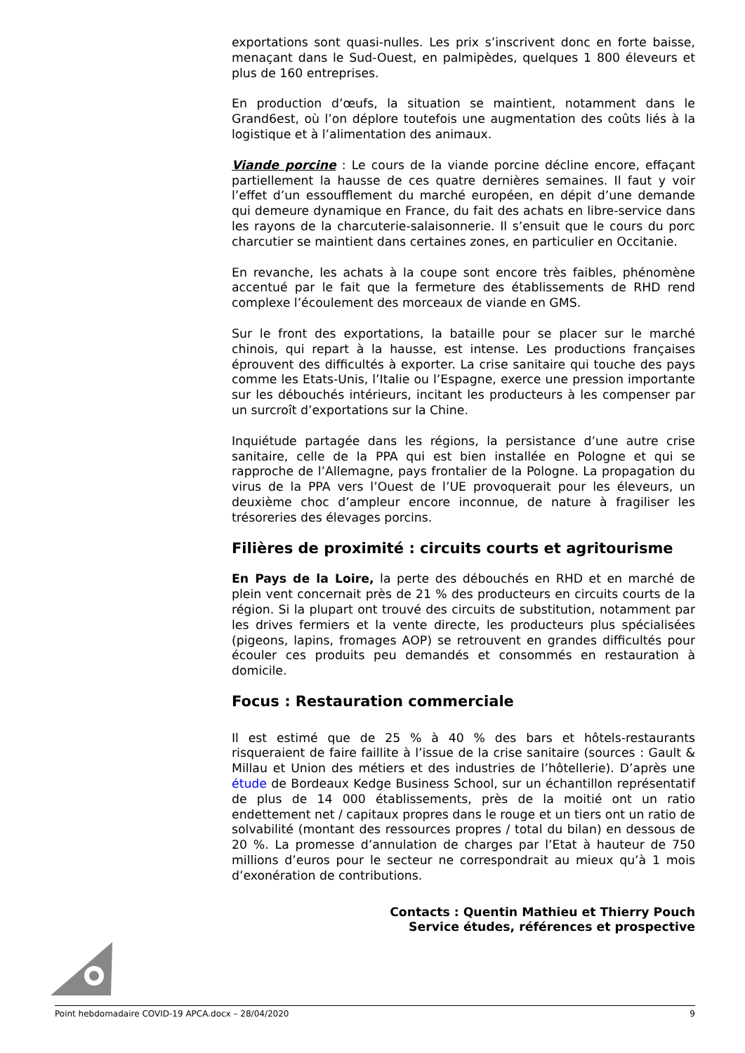exportations sont quasi-nulles. Les prix s’inscrivent donc en forte baisse, menaçant dans le Sud-Ouest, en palmipèdes, quelques 1 800 éleveurs et plus de 160 entreprises.
En production d’œufs, la situation se maintient, notamment dans le Grand6est, où l’on déplore toutefois une augmentation des coûts liés à la logistique et à l’alimentation des animaux.
Viande porcine : Le cours de la viande porcine décline encore, effaçant partiellement la hausse de ces quatre dernières semaines. Il faut y voir l’effet d’un essoufflement du marché européen, en dépit d’une demande qui demeure dynamique en France, du fait des achats en libre-service dans les rayons de la charcuterie-salaisonnerie. Il s’ensuit que le cours du porc charcutier se maintient dans certaines zones, en particulier en Occitanie.
En revanche, les achats à la coupe sont encore très faibles, phénomène accentué par le fait que la fermeture des établissements de RHD rend complexe l’écoulement des morceaux de viande en GMS.
Sur le front des exportations, la bataille pour se placer sur le marché chinois, qui repart à la hausse, est intense. Les productions françaises éprouvent des difficultés à exporter. La crise sanitaire qui touche des pays comme les Etats-Unis, l’Italie ou l’Espagne, exerce une pression importante sur les débouchés intérieurs, incitant les producteurs à les compenser par un surcroît d’exportations sur la Chine.
Inquiétude partagée dans les régions, la persistance d’une autre crise sanitaire, celle de la PPA qui est bien installée en Pologne et qui se rapproche de l’Allemagne, pays frontalier de la Pologne. La propagation du virus de la PPA vers l’Ouest de l’UE provoquerait pour les éleveurs, un deuxième choc d’ampleur encore inconnue, de nature à fragiliser les trésoreries des élevages porcins.
Filières de proximité : circuits courts et agritourisme
En Pays de la Loire, la perte des débouchés en RHD et en marché de plein vent concernait près de 21 % des producteurs en circuits courts de la région. Si la plupart ont trouvé des circuits de substitution, notamment par les drives fermiers et la vente directe, les producteurs plus spécialisées (pigeons, lapins, fromages AOP) se retrouvent en grandes difficultés pour écouler ces produits peu demandés et consommés en restauration à domicile.
Focus : Restauration commerciale
Il est estimé que de 25 % à 40 % des bars et hôtels-restaurants risqueraient de faire faillite à l’issue de la crise sanitaire (sources : Gault & Millau et Union des métiers et des industries de l’hôtellerie). D’après une étude de Bordeaux Kedge Business School, sur un échantillon représentatif de plus de 14 000 établissements, près de la moitié ont un ratio endettement net / capitaux propres dans le rouge et un tiers ont un ratio de solvabilité (montant des ressources propres / total du bilan) en dessous de 20 %. La promesse d’annulation de charges par l’Etat à hauteur de 750 millions d’euros pour le secteur ne correspondrait au mieux qu’à 1 mois d’exonération de contributions.
Contacts : Quentin Mathieu et Thierry Pouch
Service études, références et prospective
Point hebdomadaire COVID-19 APCA.docx – 28/04/2020 9